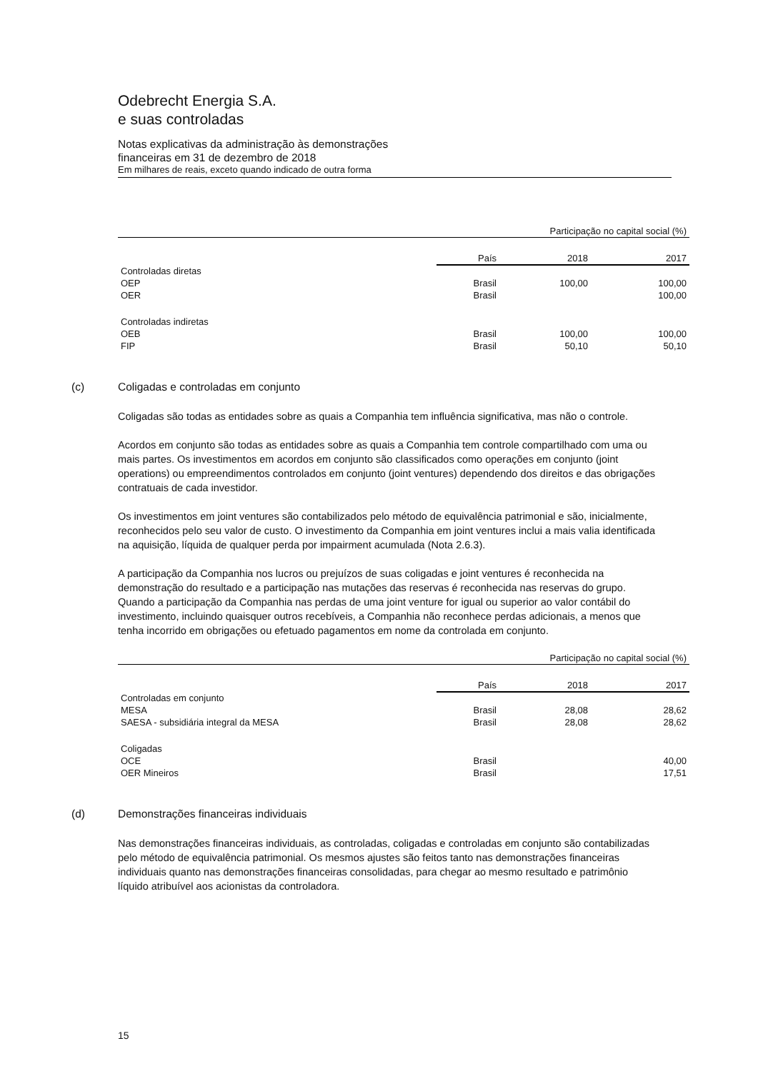Odebrecht Energia S.A.
e suas controladas
Notas explicativas da administração às demonstrações
financeiras em 31 de dezembro de 2018
Em milhares de reais, exceto quando indicado de outra forma
| | | Participação no capital social (%) | |
| --- | --- | --- | --- |
| | País | 2018 | 2017 |
| Controladas diretas | | | |
| OEP | Brasil | 100,00 | 100,00 |
| OER | Brasil | | 100,00 |
| Controladas indiretas | | | |
| OEB | Brasil | 100,00 | 100,00 |
| FIP | Brasil | 50,10 | 50,10 |
(c) Coligadas e controladas em conjunto
Coligadas são todas as entidades sobre as quais a Companhia tem influência significativa, mas não o controle.
Acordos em conjunto são todas as entidades sobre as quais a Companhia tem controle compartilhado com uma ou mais partes. Os investimentos em acordos em conjunto são classificados como operações em conjunto (joint operations) ou empreendimentos controlados em conjunto (joint ventures) dependendo dos direitos e das obrigações contratuais de cada investidor.
Os investimentos em joint ventures são contabilizados pelo método de equivalência patrimonial e são, inicialmente, reconhecidos pelo seu valor de custo. O investimento da Companhia em joint ventures inclui a mais valia identificada na aquisição, líquida de qualquer perda por impairment acumulada (Nota 2.6.3).
A participação da Companhia nos lucros ou prejuízos de suas coligadas e joint ventures é reconhecida na demonstração do resultado e a participação nas mutações das reservas é reconhecida nas reservas do grupo. Quando a participação da Companhia nas perdas de uma joint venture for igual ou superior ao valor contábil do investimento, incluindo quaisquer outros recebíveis, a Companhia não reconhece perdas adicionais, a menos que tenha incorrido em obrigações ou efetuado pagamentos em nome da controlada em conjunto.
| | | Participação no capital social (%) | |
| --- | --- | --- | --- |
| | País | 2018 | 2017 |
| Controladas em conjunto | | | |
| MESA | Brasil | 28,08 | 28,62 |
| SAESA - subsidiária integral da MESA | Brasil | 28,08 | 28,62 |
| Coligadas | | | |
| OCE | Brasil | | 40,00 |
| OER Mineiros | Brasil | | 17,51 |
(d) Demonstrações financeiras individuais
Nas demonstrações financeiras individuais, as controladas, coligadas e controladas em conjunto são contabilizadas pelo método de equivalência patrimonial. Os mesmos ajustes são feitos tanto nas demonstrações financeiras individuais quanto nas demonstrações financeiras consolidadas, para chegar ao mesmo resultado e patrimônio líquido atribuível aos acionistas da controladora.
15